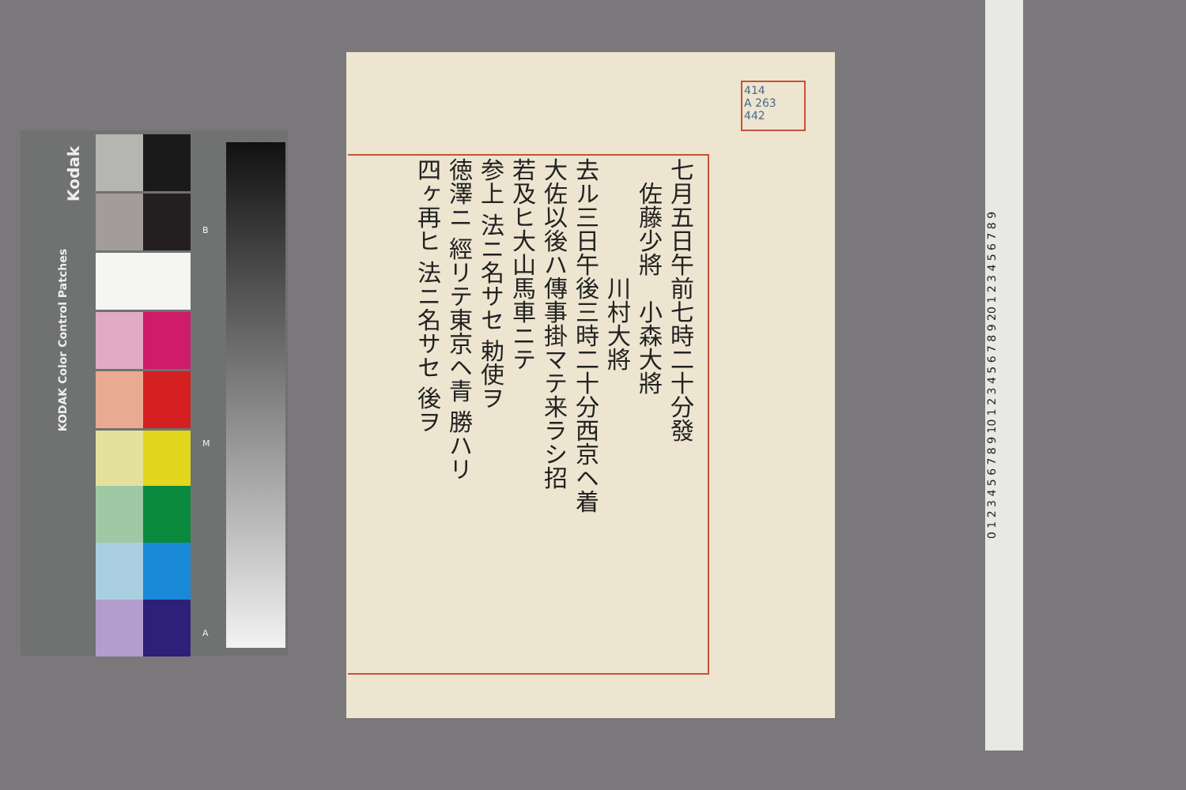Kodak
KODAK Color Control Patches
B
M
A
414
A 263
442
七月五日午前七時二十分發
　佐藤少將　小森大將
　　　　　川村大將
去ル三日午後三時二十分西京ヘ着
大佐以後ハ傳事掛マテ来ラシ招
若及ヒ大山馬車ニテ
参上 法ニ名サセ 勅使ヲ
徳澤ニ 經リテ東京ヘ青 勝ハリ
四ヶ再ヒ 法ニ名サセ 後ヲ
0 1 2 3 4 5 6 7 8 9 10 1 2 3 4 5 6 7 8 9 20 1 2 3 4 5 6 7 8 9